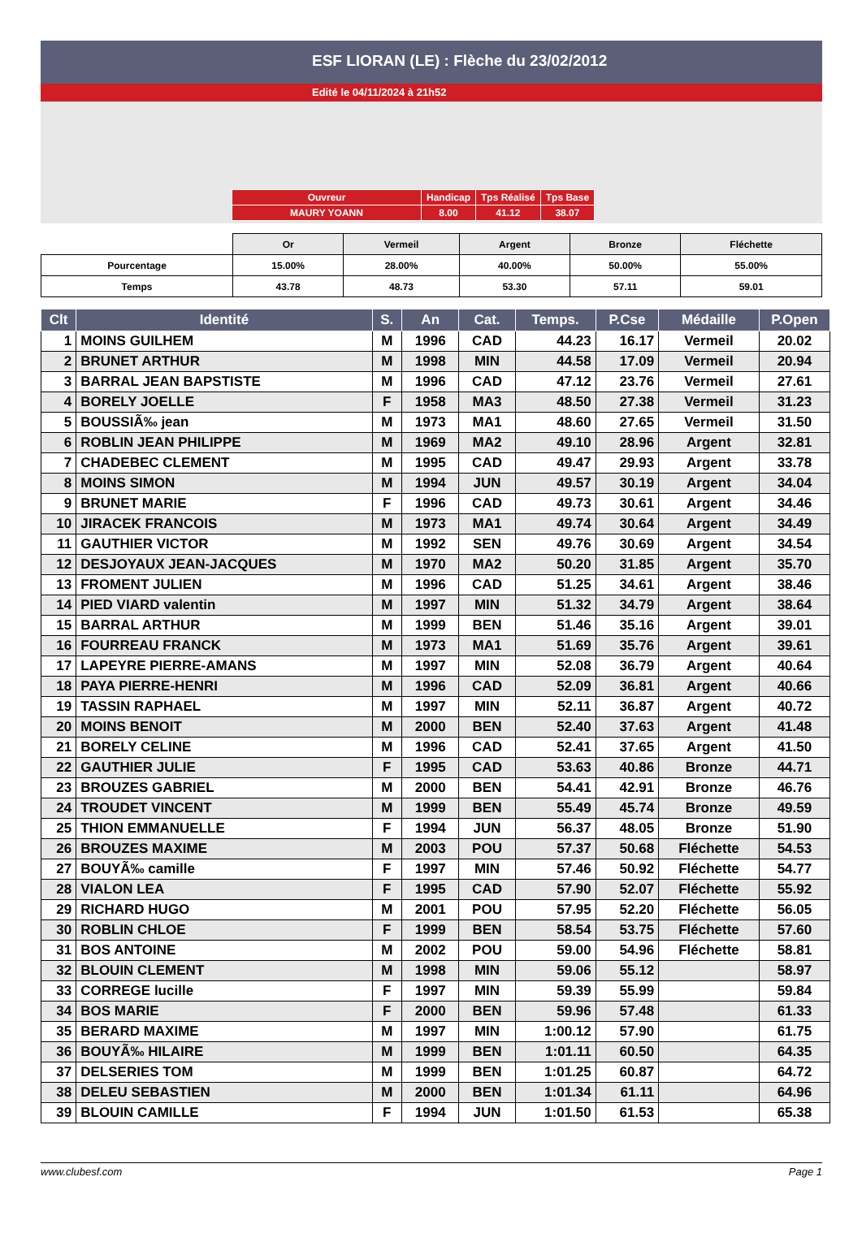ESF LIORAN (LE) : Flèche du 23/02/2012
Edité le 04/11/2024 à 21h52
| Ouvreur | Handicap | Tps Réalisé | Tps Base |
| MAURY YOANN | 8.00 | 41.12 | 38.07 |
| | Or | Vermeil | Argent | Bronze | Fléchette |
| Pourcentage | 15.00% | 28.00% | 40.00% | 50.00% | 55.00% |
| Temps | 43.78 | 48.73 | 53.30 | 57.11 | 59.01 |
| Clt | Identité | S. | An | Cat. | Temps. | P.Cse | Médaille | P.Open |
| --- | --- | --- | --- | --- | --- | --- | --- | --- |
| 1 | MOINS GUILHEM | M | 1996 | CAD | 44.23 | 16.17 | Vermeil | 20.02 |
| 2 | BRUNET ARTHUR | M | 1998 | MIN | 44.58 | 17.09 | Vermeil | 20.94 |
| 3 | BARRAL JEAN BAPSTISTE | M | 1996 | CAD | 47.12 | 23.76 | Vermeil | 27.61 |
| 4 | BORELY JOELLE | F | 1958 | MA3 | 48.50 | 27.38 | Vermeil | 31.23 |
| 5 | BOUSSIÃ‰ jean | M | 1973 | MA1 | 48.60 | 27.65 | Vermeil | 31.50 |
| 6 | ROBLIN JEAN PHILIPPE | M | 1969 | MA2 | 49.10 | 28.96 | Argent | 32.81 |
| 7 | CHADEBEC CLEMENT | M | 1995 | CAD | 49.47 | 29.93 | Argent | 33.78 |
| 8 | MOINS SIMON | M | 1994 | JUN | 49.57 | 30.19 | Argent | 34.04 |
| 9 | BRUNET MARIE | F | 1996 | CAD | 49.73 | 30.61 | Argent | 34.46 |
| 10 | JIRACEK FRANCOIS | M | 1973 | MA1 | 49.74 | 30.64 | Argent | 34.49 |
| 11 | GAUTHIER VICTOR | M | 1992 | SEN | 49.76 | 30.69 | Argent | 34.54 |
| 12 | DESJOYAUX JEAN-JACQUES | M | 1970 | MA2 | 50.20 | 31.85 | Argent | 35.70 |
| 13 | FROMENT JULIEN | M | 1996 | CAD | 51.25 | 34.61 | Argent | 38.46 |
| 14 | PIED VIARD valentin | M | 1997 | MIN | 51.32 | 34.79 | Argent | 38.64 |
| 15 | BARRAL ARTHUR | M | 1999 | BEN | 51.46 | 35.16 | Argent | 39.01 |
| 16 | FOURREAU FRANCK | M | 1973 | MA1 | 51.69 | 35.76 | Argent | 39.61 |
| 17 | LAPEYRE PIERRE-AMANS | M | 1997 | MIN | 52.08 | 36.79 | Argent | 40.64 |
| 18 | PAYA PIERRE-HENRI | M | 1996 | CAD | 52.09 | 36.81 | Argent | 40.66 |
| 19 | TASSIN RAPHAEL | M | 1997 | MIN | 52.11 | 36.87 | Argent | 40.72 |
| 20 | MOINS BENOIT | M | 2000 | BEN | 52.40 | 37.63 | Argent | 41.48 |
| 21 | BORELY CELINE | M | 1996 | CAD | 52.41 | 37.65 | Argent | 41.50 |
| 22 | GAUTHIER JULIE | F | 1995 | CAD | 53.63 | 40.86 | Bronze | 44.71 |
| 23 | BROUZES GABRIEL | M | 2000 | BEN | 54.41 | 42.91 | Bronze | 46.76 |
| 24 | TROUDET VINCENT | M | 1999 | BEN | 55.49 | 45.74 | Bronze | 49.59 |
| 25 | THION EMMANUELLE | F | 1994 | JUN | 56.37 | 48.05 | Bronze | 51.90 |
| 26 | BROUZES MAXIME | M | 2003 | POU | 57.37 | 50.68 | Fléchette | 54.53 |
| 27 | BOUYÃ‰ camille | F | 1997 | MIN | 57.46 | 50.92 | Fléchette | 54.77 |
| 28 | VIALON LEA | F | 1995 | CAD | 57.90 | 52.07 | Fléchette | 55.92 |
| 29 | RICHARD HUGO | M | 2001 | POU | 57.95 | 52.20 | Fléchette | 56.05 |
| 30 | ROBLIN CHLOE | F | 1999 | BEN | 58.54 | 53.75 | Fléchette | 57.60 |
| 31 | BOS ANTOINE | M | 2002 | POU | 59.00 | 54.96 | Fléchette | 58.81 |
| 32 | BLOUIN CLEMENT | M | 1998 | MIN | 59.06 | 55.12 | | 58.97 |
| 33 | CORREGE lucille | F | 1997 | MIN | 59.39 | 55.99 | | 59.84 |
| 34 | BOS MARIE | F | 2000 | BEN | 59.96 | 57.48 | | 61.33 |
| 35 | BERARD MAXIME | M | 1997 | MIN | 1:00.12 | 57.90 | | 61.75 |
| 36 | BOUYÃ‰ HILAIRE | M | 1999 | BEN | 1:01.11 | 60.50 | | 64.35 |
| 37 | DELSERIES TOM | M | 1999 | BEN | 1:01.25 | 60.87 | | 64.72 |
| 38 | DELEU SEBASTIEN | M | 2000 | BEN | 1:01.34 | 61.11 | | 64.96 |
| 39 | BLOUIN CAMILLE | F | 1994 | JUN | 1:01.50 | 61.53 | | 65.38 |
www.clubesf.com Page 1